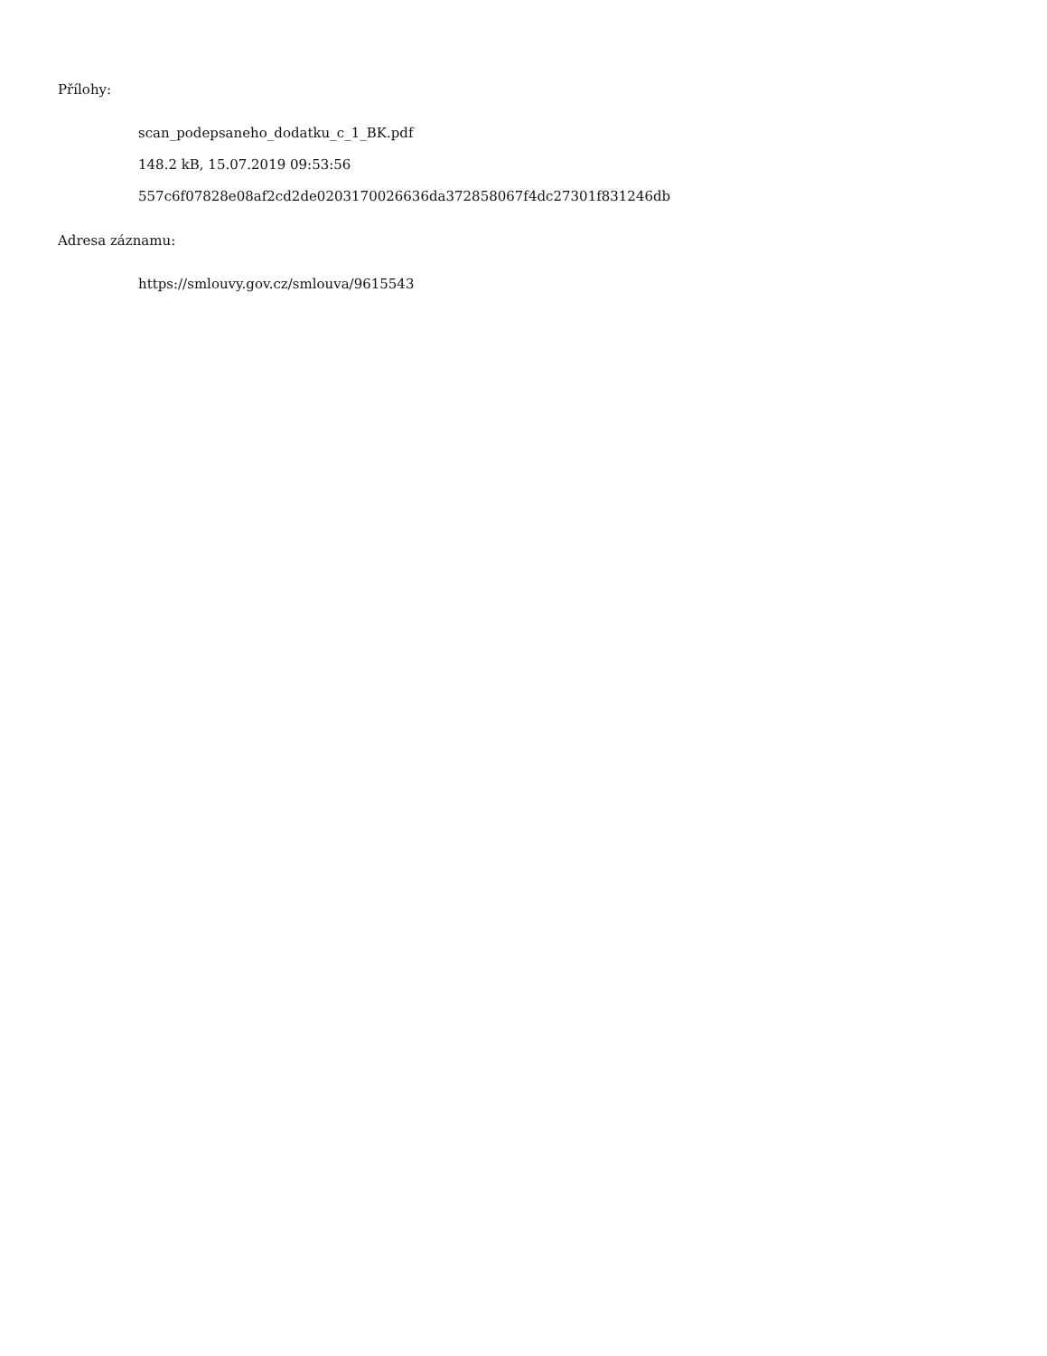Přílohy:
scan_podepsaneho_dodatku_c_1_BK.pdf
148.2 kB, 15.07.2019 09:53:56
557c6f07828e08af2cd2de0203170026636da372858067f4dc27301f831246db
Adresa záznamu:
https://smlouvy.gov.cz/smlouva/9615543